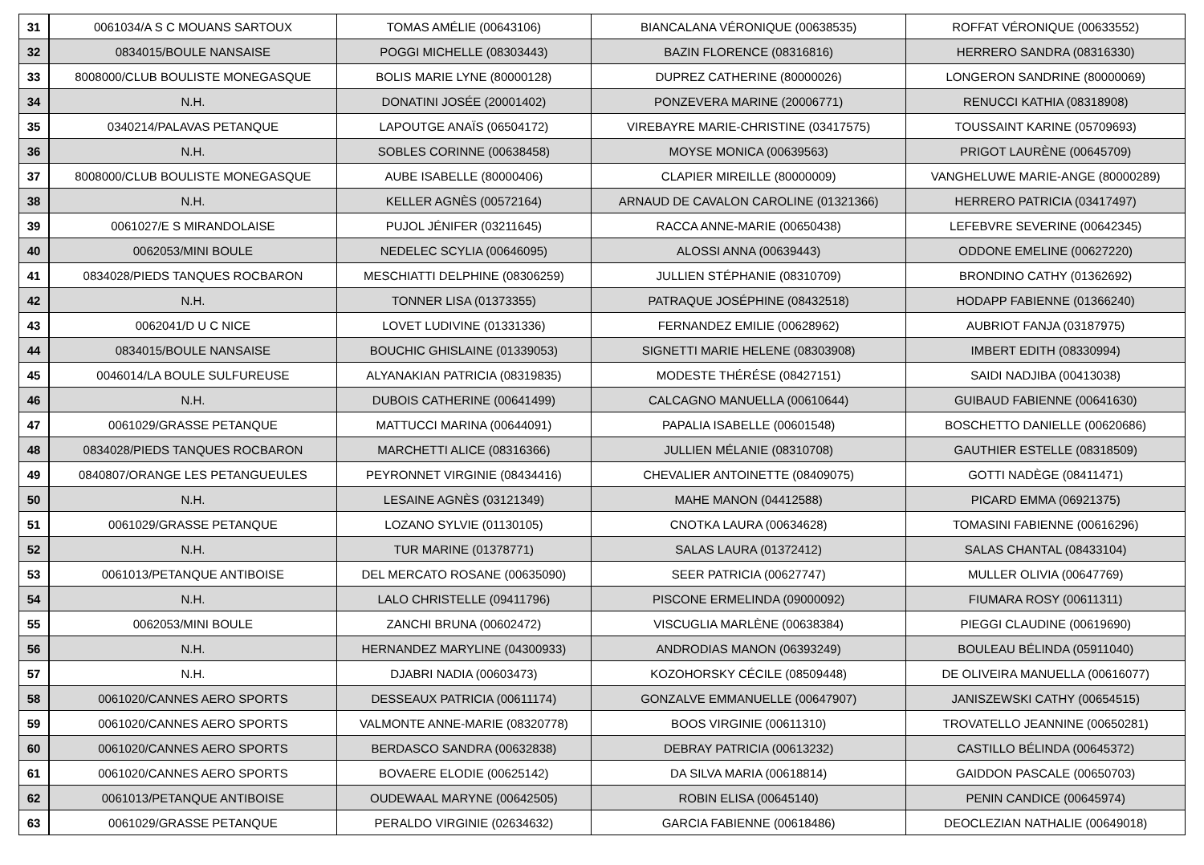| 31 | 0061034/A S C MOUANS SARTOUX | TOMAS AMÉLIE (00643106) | BIANCALANA VÉRONIQUE (00638535) | ROFFAT VÉRONIQUE (00633552) |
| 32 | 0834015/BOULE NANSAISE | POGGI MICHELLE (08303443) | BAZIN FLORENCE (08316816) | HERRERO SANDRA (08316330) |
| 33 | 8008000/CLUB BOULISTE MONEGASQUE | BOLIS MARIE LYNE (80000128) | DUPREZ CATHERINE (80000026) | LONGERON SANDRINE (80000069) |
| 34 | N.H. | DONATINI JOSÉE (20001402) | PONZEVERA MARINE (20006771) | RENUCCI KATHIA (08318908) |
| 35 | 0340214/PALAVAS PETANQUE | LAPOUTGE ANAÏS (06504172) | VIREBAYRE MARIE-CHRISTINE (03417575) | TOUSSAINT KARINE (05709693) |
| 36 | N.H. | SOBLES CORINNE (00638458) | MOYSE MONICA (00639563) | PRIGOT LAURÈNE (00645709) |
| 37 | 8008000/CLUB BOULISTE MONEGASQUE | AUBE ISABELLE (80000406) | CLAPIER MIREILLE (80000009) | VANGHELUWE MARIE-ANGE (80000289) |
| 38 | N.H. | KELLER AGNÈS (00572164) | ARNAUD DE CAVALON CAROLINE (01321366) | HERRERO PATRICIA (03417497) |
| 39 | 0061027/E S MIRANDOLAISE | PUJOL JÉNIFER (03211645) | RACCA ANNE-MARIE (00650438) | LEFEBVRE SEVERINE (00642345) |
| 40 | 0062053/MINI BOULE | NEDELEC SCYLIA (00646095) | ALOSSI ANNA (00639443) | ODDONE EMELINE (00627220) |
| 41 | 0834028/PIEDS TANQUES ROCBARON | MESCHIATTI DELPHINE (08306259) | JULLIEN STÉPHANIE (08310709) | BRONDINO CATHY (01362692) |
| 42 | N.H. | TONNER LISA (01373355) | PATRAQUE JOSÉPHINE (08432518) | HODAPP FABIENNE (01366240) |
| 43 | 0062041/D U C NICE | LOVET LUDIVINE (01331336) | FERNANDEZ EMILIE (00628962) | AUBRIOT FANJA (03187975) |
| 44 | 0834015/BOULE NANSAISE | BOUCHIC GHISLAINE (01339053) | SIGNETTI MARIE HELENE (08303908) | IMBERT EDITH (08330994) |
| 45 | 0046014/LA BOULE SULFUREUSE | ALYANAKIAN PATRICIA (08319835) | MODESTE THÉRÉSE (08427151) | SAIDI NADJIBA (00413038) |
| 46 | N.H. | DUBOIS CATHERINE (00641499) | CALCAGNO MANUELLA (00610644) | GUIBAUD FABIENNE (00641630) |
| 47 | 0061029/GRASSE PETANQUE | MATTUCCI MARINA (00644091) | PAPALIA ISABELLE (00601548) | BOSCHETTO DANIELLE (00620686) |
| 48 | 0834028/PIEDS TANQUES ROCBARON | MARCHETTI ALICE (08316366) | JULLIEN MÉLANIE (08310708) | GAUTHIER ESTELLE (08318509) |
| 49 | 0840807/ORANGE LES PETANGUEULES | PEYRONNET VIRGINIE (08434416) | CHEVALIER ANTOINETTE (08409075) | GOTTI NADÈGE (08411471) |
| 50 | N.H. | LESAINE AGNÈS (03121349) | MAHE MANON (04412588) | PICARD EMMA (06921375) |
| 51 | 0061029/GRASSE PETANQUE | LOZANO SYLVIE (01130105) | CNOTKA LAURA (00634628) | TOMASINI FABIENNE (00616296) |
| 52 | N.H. | TUR MARINE (01378771) | SALAS LAURA (01372412) | SALAS CHANTAL (08433104) |
| 53 | 0061013/PETANQUE ANTIBOISE | DEL MERCATO ROSANE (00635090) | SEER PATRICIA (00627747) | MULLER OLIVIA (00647769) |
| 54 | N.H. | LALO CHRISTELLE (09411796) | PISCONE ERMELINDA (09000092) | FIUMARA ROSY (00611311) |
| 55 | 0062053/MINI BOULE | ZANCHI BRUNA (00602472) | VISCUGLIA MARLÈNE (00638384) | PIEGGI CLAUDINE (00619690) |
| 56 | N.H. | HERNANDEZ MARYLINE (04300933) | ANDRODIAS MANON (06393249) | BOULEAU BÉLINDA (05911040) |
| 57 | N.H. | DJABRI NADIA (00603473) | KOZOHORSKY CÉCILE (08509448) | DE OLIVEIRA MANUELLA (00616077) |
| 58 | 0061020/CANNES AERO SPORTS | DESSEAUX PATRICIA (00611174) | GONZALVE EMMANUELLE (00647907) | JANISZEWSKI CATHY (00654515) |
| 59 | 0061020/CANNES AERO SPORTS | VALMONTE ANNE-MARIE (08320778) | BOOS VIRGINIE (00611310) | TROVATELLO JEANNINE (00650281) |
| 60 | 0061020/CANNES AERO SPORTS | BERDASCO SANDRA (00632838) | DEBRAY PATRICIA (00613232) | CASTILLO BÉLINDA (00645372) |
| 61 | 0061020/CANNES AERO SPORTS | BOVAERE ELODIE (00625142) | DA SILVA MARIA (00618814) | GAIDDON PASCALE (00650703) |
| 62 | 0061013/PETANQUE ANTIBOISE | OUDEWAAL MARYNE (00642505) | ROBIN ELISA (00645140) | PENIN CANDICE (00645974) |
| 63 | 0061029/GRASSE PETANQUE | PERALDO VIRGINIE (02634632) | GARCIA FABIENNE (00618486) | DEOCLEZIAN NATHALIE (00649018) |